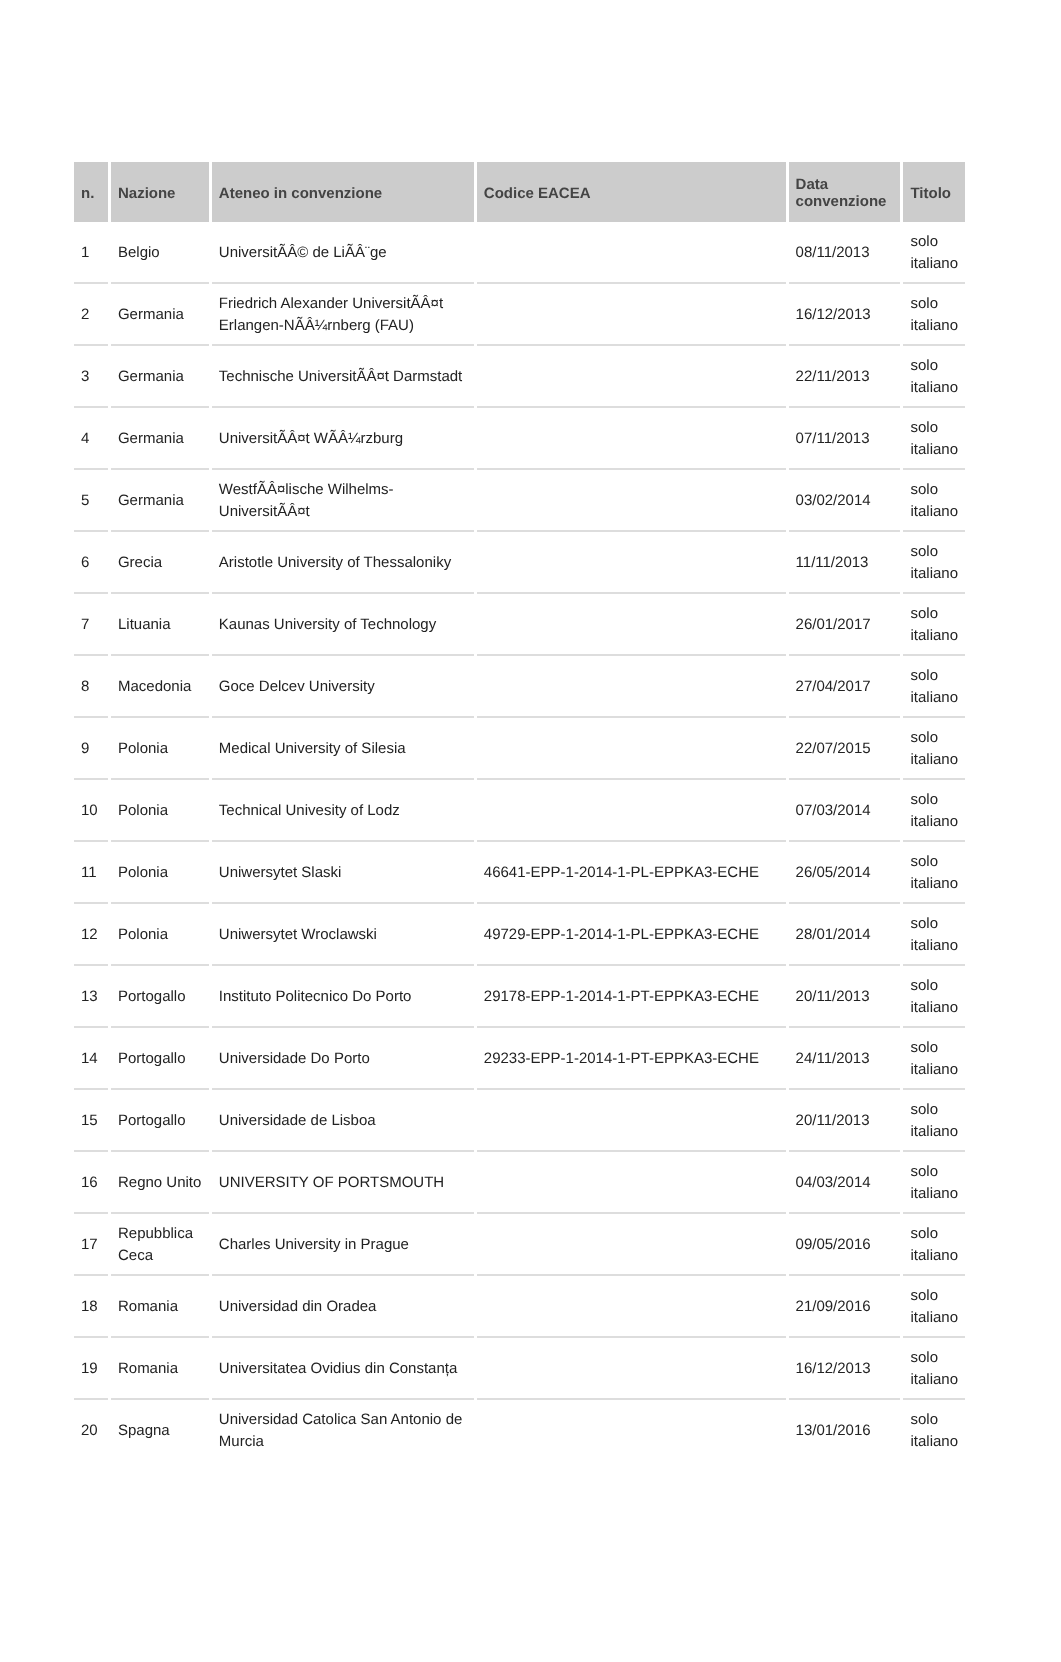| n. | Nazione | Ateneo in convenzione | Codice EACEA | Data convenzione | Titolo |
| --- | --- | --- | --- | --- | --- |
| 1 | Belgio | UniversitÃÂ© de LiÃÂ¨ge | | 08/11/2013 | solo italiano |
| 2 | Germania | Friedrich Alexander UniversitÃÂ¤t Erlangen-NÃÂ¼rnberg (FAU) | | 16/12/2013 | solo italiano |
| 3 | Germania | Technische UniversitÃÂ¤t Darmstadt | | 22/11/2013 | solo italiano |
| 4 | Germania | UniversitÃÂ¤t WÃÂ¼rzburg | | 07/11/2013 | solo italiano |
| 5 | Germania | WestfÃÂ¤lische Wilhelms-UniversitÃÂ¤t | | 03/02/2014 | solo italiano |
| 6 | Grecia | Aristotle University of Thessaloniky | | 11/11/2013 | solo italiano |
| 7 | Lituania | Kaunas University of Technology | | 26/01/2017 | solo italiano |
| 8 | Macedonia | Goce Delcev University | | 27/04/2017 | solo italiano |
| 9 | Polonia | Medical University of Silesia | | 22/07/2015 | solo italiano |
| 10 | Polonia | Technical Univesity of Lodz | | 07/03/2014 | solo italiano |
| 11 | Polonia | Uniwersytet Slaski | 46641-EPP-1-2014-1-PL-EPPKA3-ECHE | 26/05/2014 | solo italiano |
| 12 | Polonia | Uniwersytet Wroclawski | 49729-EPP-1-2014-1-PL-EPPKA3-ECHE | 28/01/2014 | solo italiano |
| 13 | Portogallo | Instituto Politecnico Do Porto | 29178-EPP-1-2014-1-PT-EPPKA3-ECHE | 20/11/2013 | solo italiano |
| 14 | Portogallo | Universidade Do Porto | 29233-EPP-1-2014-1-PT-EPPKA3-ECHE | 24/11/2013 | solo italiano |
| 15 | Portogallo | Universidade de Lisboa | | 20/11/2013 | solo italiano |
| 16 | Regno Unito | UNIVERSITY OF PORTSMOUTH | | 04/03/2014 | solo italiano |
| 17 | Repubblica Ceca | Charles University in Prague | | 09/05/2016 | solo italiano |
| 18 | Romania | Universidad din Oradea | | 21/09/2016 | solo italiano |
| 19 | Romania | Universitatea Ovidius din Constanța | | 16/12/2013 | solo italiano |
| 20 | Spagna | Universidad Catolica San Antonio de Murcia | | 13/01/2016 | solo italiano |